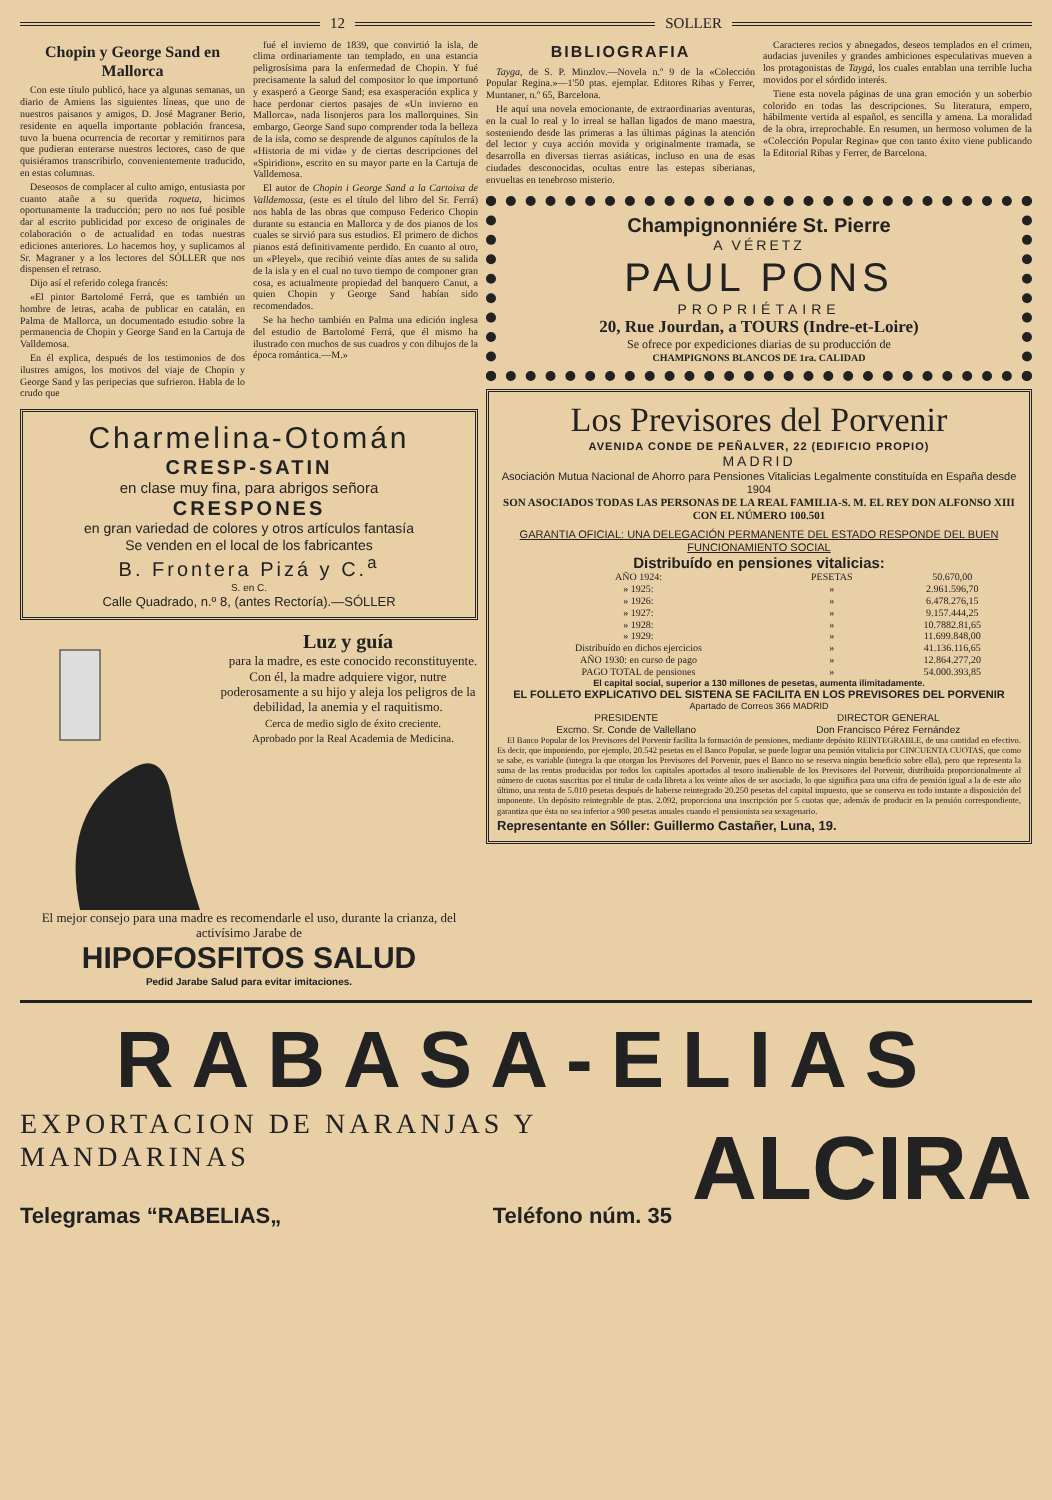12 SOLLER
Chopin y George Sand en Mallorca
Con este título publicó, hace ya algunas semanas, un diario de Amiens las siguientes líneas, que uno de nuestros paisanos y amigos, D. José Magraner Berio, residente en aquella importante población francesa, tuvo la buena ocurrencia de recortar y remitirnos para que pudieran enterarse nuestros lectores, caso de que quisiéramos transcribirlo, convenientemente traducido, en estas columnas.
Deseosos de complacer al culto amigo, entusiasta por cuanto atañe a su querida roqueta, hicimos oportunamente la traducción; pero no nos fué posible dar al escrito publicidad por exceso de originales de colaboración o de actualidad en todas nuestras ediciones anteriores. Lo hacemos hoy, y suplicamos al Sr. Magraner y a los lectores del SÓLLER que nos dispensen el retraso.
Dijo así el referido colega francés:
«El pintor Bartolomé Ferrá, que es también un hombre de letras, acaba de publicar en catalán, en Palma de Mallorca, un documentado estudio sobre la permanencia de Chopin y George Sand en la Cartuja de Valldemosa.
En él explica, después de los testimonios de dos ilustres amigos, los motivos del viaje de Chopin y George Sand y las peripecias que sufrieron. Habla de lo crudo que
fué el invierno de 1839, que convirtió la isla, de clima ordinariamente tan templado, en una estancia peligrosísima para la enfermedad de Chopin. Y fué precisamente la salud del compositor lo que importunó y exasperó a George Sand; esa exasperación explica y hace perdonar ciertos pasajes de «Un invierno en Mallorca», nada lisonjeros para los mallorquines. Sin embargo, George Sand supo comprender toda la belleza de la isla, como se desprende de algunos capítulos de la «Historia de mi vida» y de ciertas descripciones del «Spiridion», escrito en su mayor parte en la Cartuja de Valldemosa.
El autor de Chopin i George Sand a la Cartoixa de Valldemossa, (este es el título del libro del Sr. Ferrá) nos habla de las obras que compuso Federico Chopin durante su estancia en Mallorca y de dos pianos de los cuales se sirvió para sus estudios. El primero de dichos pianos está definitivamente perdido. En cuanto al otro, un «Pleyel», que recibió veinte días antes de su salida de la isla y en el cual no tuvo tiempo de componer gran cosa, es actualmente propiedad del banquero Canut, a quien Chopin y George Sand habían sido recomendados.
Se ha hecho también en Palma una edición inglesa del estudio de Bartolomé Ferrá, que él mismo ha ilustrado con muchos de sus cuadros y con dibujos de la época romántica.—M.»
Charmelina-Otomán
CRESP-SATIN
en clase muy fina, para abrigos señora
CRESPONES
en gran variedad de colores y otros artículos fantasía
Se venden en el local de los fabricantes
B. Frontera Pizá y C.<sup>a</sup>
S. en C.
Calle Quadrado, n.º 8, (antes Rectoría).—SÓLLER
Luz y guía
para la madre, es este conocido reconstituyente. Con él, la madre adquiere vigor, nutre poderosamente a su hijo y aleja los peligros de la debilidad, la anemia y el raquitismo.
Cerca de medio siglo de éxito creciente.
Aprobado por la Real Academia de Medicina.
El mejor consejo para una madre es recomendarle el uso, durante la crianza, del activísimo Jarabe de
HIPOFOSFITOS SALUD
Pedid Jarabe Salud para evitar imitaciones.
BIBLIOGRAFIA
Tayga, de S. P. Minzlov.—Novela n.º 9 de la «Colección Popular Regina.»—1'50 ptas. ejemplar. Editores Ribas y Ferrer, Muntaner, n.º 65, Barcelona.
He aquí una novela emocionante, de extraordinarias aventuras, en la cual lo real y lo irreal se hallan ligados de mano maestra, sosteniendo desde las primeras a las últimas páginas la atención del lector y cuya acción movida y originalmente tramada, se desarrolla en diversas tierras asiáticas, incluso en una de esas ciudades desconocidas, ocultas entre las estepas siberianas, envueltas en tenebroso misterio.
Caracteres recios y abnegados, deseos templados en el crimen, audacias juveniles y grandes ambiciones especulativas mueven a los protagonistas de Taygá, los cuales entablan una terrible lucha movidos por el sórdido interés.
Tiene esta novela páginas de una gran emoción y un soberbio colorido en todas las descripciones. Su literatura, empero, hábilmente vertida al español, es sencilla y amena. La moralidad de la obra, irreprochable. En resumen, un hermoso volumen de la «Colección Popular Regina» que con tanto éxito viene publicando la Editorial Ribas y Ferrer, de Barcelona.
Champignonniére St. Pierre
A VÉRETZ
PAUL PONS
PROPRIÉTAIRE
20, Rue Jourdan, a TOURS (Indre-et-Loire)
Se ofrece por expediciones diarias de su producción de
CHAMPIGNONS BLANCOS DE 1ra. CALIDAD
Los Previsores del Porvenir
AVENIDA CONDE DE PEÑALVER, 22 (EDIFICIO PROPIO)
MADRID
Asociación Mutua Nacional de Ahorro para Pensiones Vitalicias Legalmente constituída en España desde 1904
SON ASOCIADOS TODAS LAS PERSONAS DE LA REAL FAMILIA-S. M. EL REY DON ALFONSO XIII CON EL NÚMERO 100.501
GARANTIA OFICIAL: UNA DELEGACIÓN PERMANENTE DEL ESTADO RESPONDE DEL BUEN FUNCIONAMIENTO SOCIAL
Distribuído en pensiones vitalicias:
| AÑO 1924: | PESETAS | 50.670,00 |
| » 1925: | » | 2.961.596,70 |
| » 1926: | » | 6.478.276,15 |
| » 1927: | » | 9.157.444,25 |
| » 1928: | » | 10.7882.81,65 |
| » 1929: | » | 11.699.848,00 |
| Distribuído en dichos ejercicios | » | 41.136.116,65 |
| AÑO 1930: en curso de pago | » | 12.864.277,20 |
| PAGO TOTAL de pensiones | » | 54.000.393,85 |
El capital social, superior a 130 millones de pesetas, aumenta ilimitadamente.
EL FOLLETO EXPLICATIVO DEL SISTENA SE FACILITA EN LOS PREVISORES DEL PORVENIR
Apartado de Correos 366 MADRID
| PRESIDENTE Excmo. Sr. Conde de Vallellano | DIRECTOR GENERAL Don Francisco Pérez Fernández |
El Banco Popular de los Previsores del Porvenir facilita la formación de pensiones, mediante depósito REINTEGRABLE, de una cantidad en efectivo. Es decir, que imponiendo, por ejemplo, 20.542 pesetas en el Banco Popular, se puede lograr una pensión vitalicia por CINCUENTA CUOTAS, que como se sabe, es variable (integra la que otorgan los Previsores del Porvenir, pues el Banco no se reserva ningún beneficio sobre ella), pero que representa la suma de las rentas producidas por todos los capitales aportados al tesoro inalienable de los Previsores del Porvenir, distribuída proporcionalmente al número de cuotas suscritas por el titular de cada libreta a los veinte años de ser asociado, lo que significa para una cifra de pensión igual a la de este año último, una renta de 5.010 pesetas después de haberse reintegrado 20.250 pesetas del capital impuesto, que se conserva en todo instante a disposición del imponente. Un depósito reintegrable de ptas. 2.092, proporciona una inscripción por 5 cuotas que, además de producir en la pensión correspondiente, garantiza que ésta no sea inferior a 900 pesetas anuales cuando el pensionista sea sexagenario.
Representante en Sóller: Guillermo Castañer, Luna, 19.
RABASA-ELIAS
EXPORTACION DE NARANJAS Y MANDARINAS
Telegramas “RABELIAS„ Teléfono núm. 35
ALCIRA